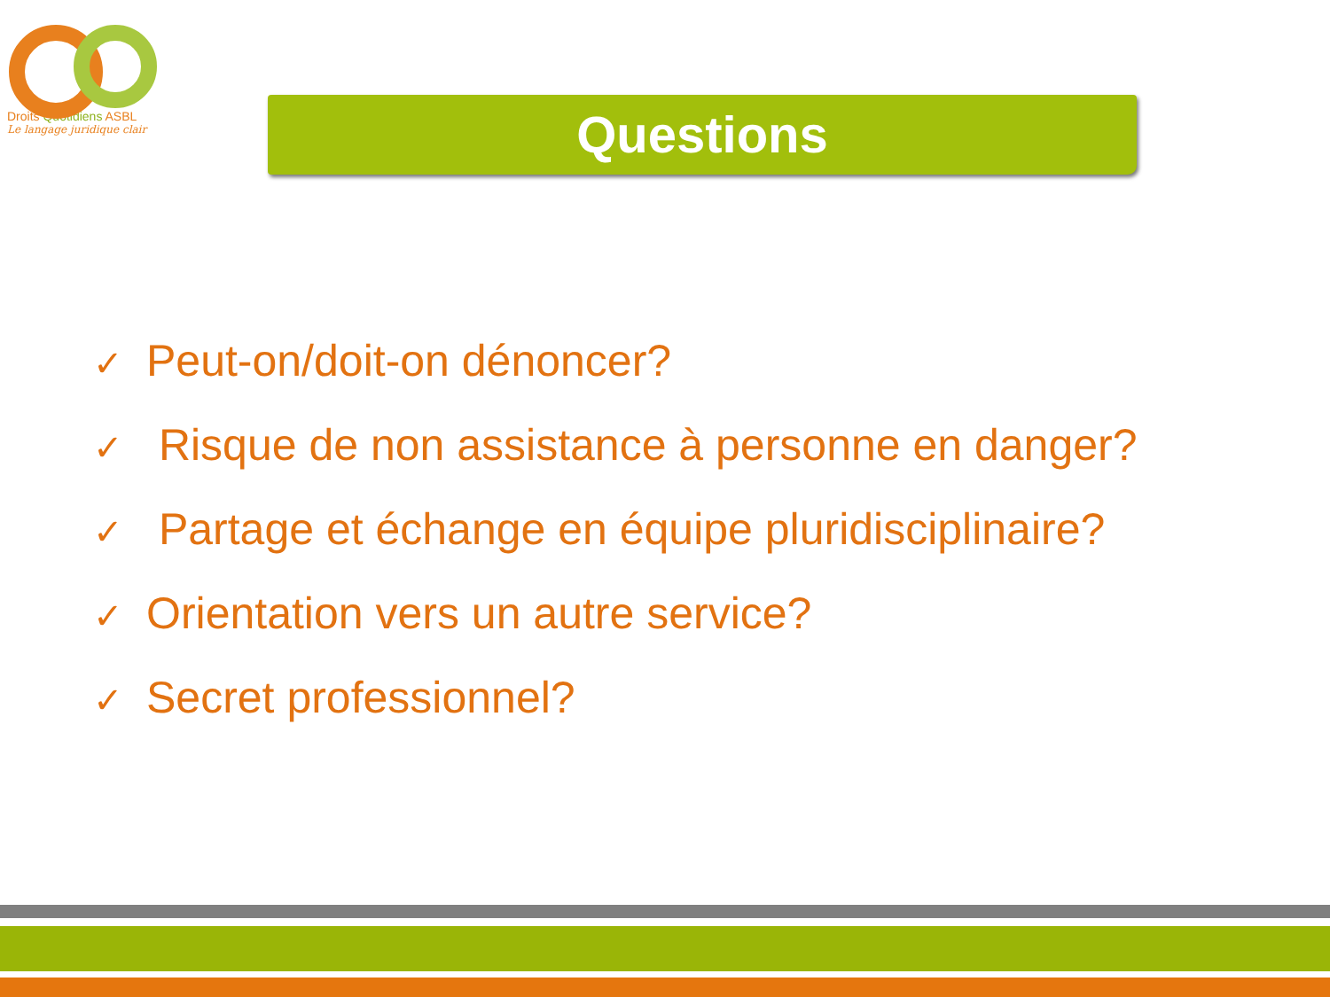Droits Quotidiens ASBL
Le langage juridique clair
Questions
✓ Peut-on/doit-on dénoncer?
✓ Risque de non assistance à personne en danger?
✓ Partage et échange en équipe pluridisciplinaire?
✓ Orientation vers un autre service?
✓ Secret professionnel?